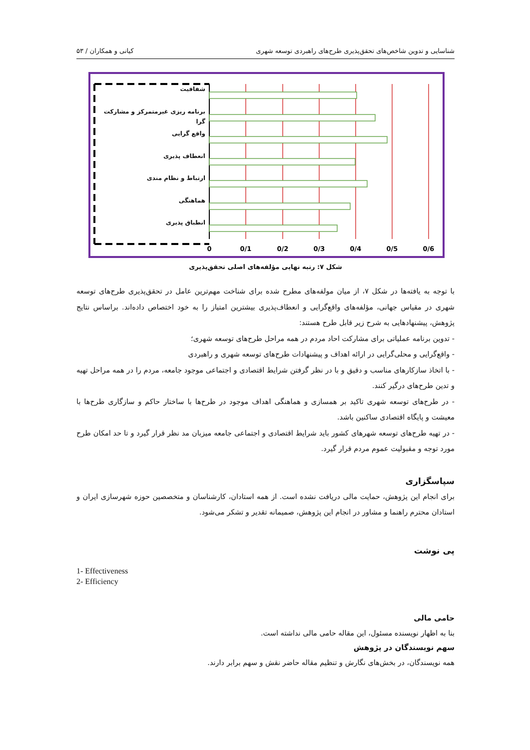شناسایی و تدوین شاخص‌های تحقق‌پذیری طرح‌های راهبردی توسعه شهری کیانی و همکاران / ۵۳
0
0/1
0/2
0/3
0/4
0/5
0/6
شفافیت
برنامه ریزی غیرمتمرکز و مشارکت گرا
واقع گرایی
انعطاف پذیری
ارتباط و نظام مندی
هماهنگی
انطباق پذیری
شکل ۷: رتبه نهایی مؤلفه‌های اصلی تحقق‌پذیری
با توجه به یافته‌ها در شکل ۷، از میان مولفه‌های مطرح شده برای شناخت مهم‌ترین عامل در تحقق‌پذیری طرح‌های توسعه شهری در مقیاس جهانی، مؤلفه‌های واقع‌گرایی و انعطاف‌پذیری بیشترین امتیاز را به خود اختصاص داده‌اند. براساس نتایج پژوهش، پیشنهادهایی به شرح زیر قابل طرح هستند:
- تدوین برنامه عملیاتی برای مشارکت احاد مردم در همه مراحل طرح‌های توسعه شهری؛
- واقع‌گرایی و محلی‌گرایی در ارائه اهداف و پیشنهادات طرح‌های توسعه شهری و راهبردی
- با اتخاذ سازکارهای مناسب و دقیق و با در نظر گرفتن شرایط اقتصادی و اجتماعی موجود جامعه، مردم را در همه مراحل تهیه و تدین طرح‌های درگیر کنند.
- در طرح‌های توسعه شهری تاکید بر همسازی و هماهنگی اهداف موجود در طرح‌ها با ساختار حاکم و سازگاری طرح‌ها با معیشت و پایگاه اقتصادی ساکنین باشد.
- در تهیه طرح‌های توسعه شهرهای کشور باید شرایط اقتصادی و اجتماعی جامعه میزبان مد نظر قرار گیرد و تا حد امکان طرح مورد توجه و مقبولیت عموم مردم قرار گیرد.
سپاسگزاری
برای انجام این پژوهش، حمایت مالی دریافت نشده است. از همه استادان، کارشناسان و متخصصین حوزه شهرسازی ایران و استادان محترم راهنما و مشاور در انجام این پژوهش، صمیمانه تقدیر و تشکر می‌شود.
پی نوشت
1- Effectiveness
2- Efficiency
حامی مالی
بنا به اظهار نویسنده مسئول، این مقاله حامی مالی نداشته است.
سهم نویسندگان در پژوهش
همه نویسندگان، در بخش‌های نگارش و تنظیم مقاله حاضر نقش و سهم برابر دارند.